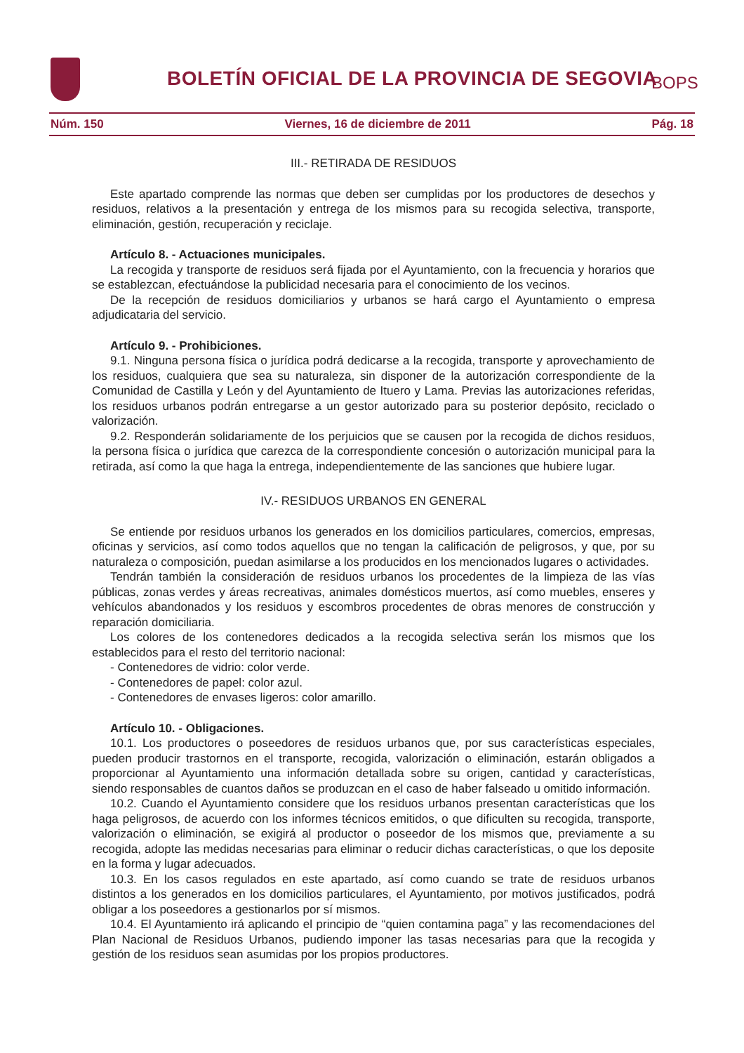BOLETÍN OFICIAL DE LA PROVINCIA DE SEGOVIA
BOPS
Núm. 150 Viernes, 16 de diciembre de 2011 Pág. 18
III.- RETIRADA DE RESIDUOS
Este apartado comprende las normas que deben ser cumplidas por los productores de desechos y residuos, relativos a la presentación y entrega de los mismos para su recogida selectiva, transporte, eliminación, gestión, recuperación y reciclaje.
Artículo 8. - Actuaciones municipales.
La recogida y transporte de residuos será fijada por el Ayuntamiento, con la frecuencia y horarios que se establezcan, efectuándose la publicidad necesaria para el conocimiento de los vecinos.
De la recepción de residuos domiciliarios y urbanos se hará cargo el Ayuntamiento o empresa adjudicataria del servicio.
Artículo 9. - Prohibiciones.
9.1. Ninguna persona física o jurídica podrá dedicarse a la recogida, transporte y aprovechamiento de los residuos, cualquiera que sea su naturaleza, sin disponer de la autorización correspondiente de la Comunidad de Castilla y León y del Ayuntamiento de Ituero y Lama. Previas las autorizaciones referidas, los residuos urbanos podrán entregarse a un gestor autorizado para su posterior depósito, reciclado o valorización.
9.2. Responderán solidariamente de los perjuicios que se causen por la recogida de dichos residuos, la persona física o jurídica que carezca de la correspondiente concesión o autorización municipal para la retirada, así como la que haga la entrega, independientemente de las sanciones que hubiere lugar.
IV.- RESIDUOS URBANOS EN GENERAL
Se entiende por residuos urbanos los generados en los domicilios particulares, comercios, empresas, oficinas y servicios, así como todos aquellos que no tengan la calificación de peligrosos, y que, por su naturaleza o composición, puedan asimilarse a los producidos en los mencionados lugares o actividades.
Tendrán también la consideración de residuos urbanos los procedentes de la limpieza de las vías públicas, zonas verdes y áreas recreativas, animales domésticos muertos, así como muebles, enseres y vehículos abandonados y los residuos y escombros procedentes de obras menores de construcción y reparación domiciliaria.
Los colores de los contenedores dedicados a la recogida selectiva serán los mismos que los establecidos para el resto del territorio nacional:
- Contenedores de vidrio: color verde.
- Contenedores de papel: color azul.
- Contenedores de envases ligeros: color amarillo.
Artículo 10. - Obligaciones.
10.1. Los productores o poseedores de residuos urbanos que, por sus características especiales, pueden producir trastornos en el transporte, recogida, valorización o eliminación, estarán obligados a proporcionar al Ayuntamiento una información detallada sobre su origen, cantidad y características, siendo responsables de cuantos daños se produzcan en el caso de haber falseado u omitido información.
10.2. Cuando el Ayuntamiento considere que los residuos urbanos presentan características que los haga peligrosos, de acuerdo con los informes técnicos emitidos, o que dificulten su recogida, transporte, valorización o eliminación, se exigirá al productor o poseedor de los mismos que, previamente a su recogida, adopte las medidas necesarias para eliminar o reducir dichas características, o que los deposite en la forma y lugar adecuados.
10.3. En los casos regulados en este apartado, así como cuando se trate de residuos urbanos distintos a los generados en los domicilios particulares, el Ayuntamiento, por motivos justificados, podrá obligar a los poseedores a gestionarlos por sí mismos.
10.4. El Ayuntamiento irá aplicando el principio de “quien contamina paga” y las recomendaciones del Plan Nacional de Residuos Urbanos, pudiendo imponer las tasas necesarias para que la recogida y gestión de los residuos sean asumidas por los propios productores.